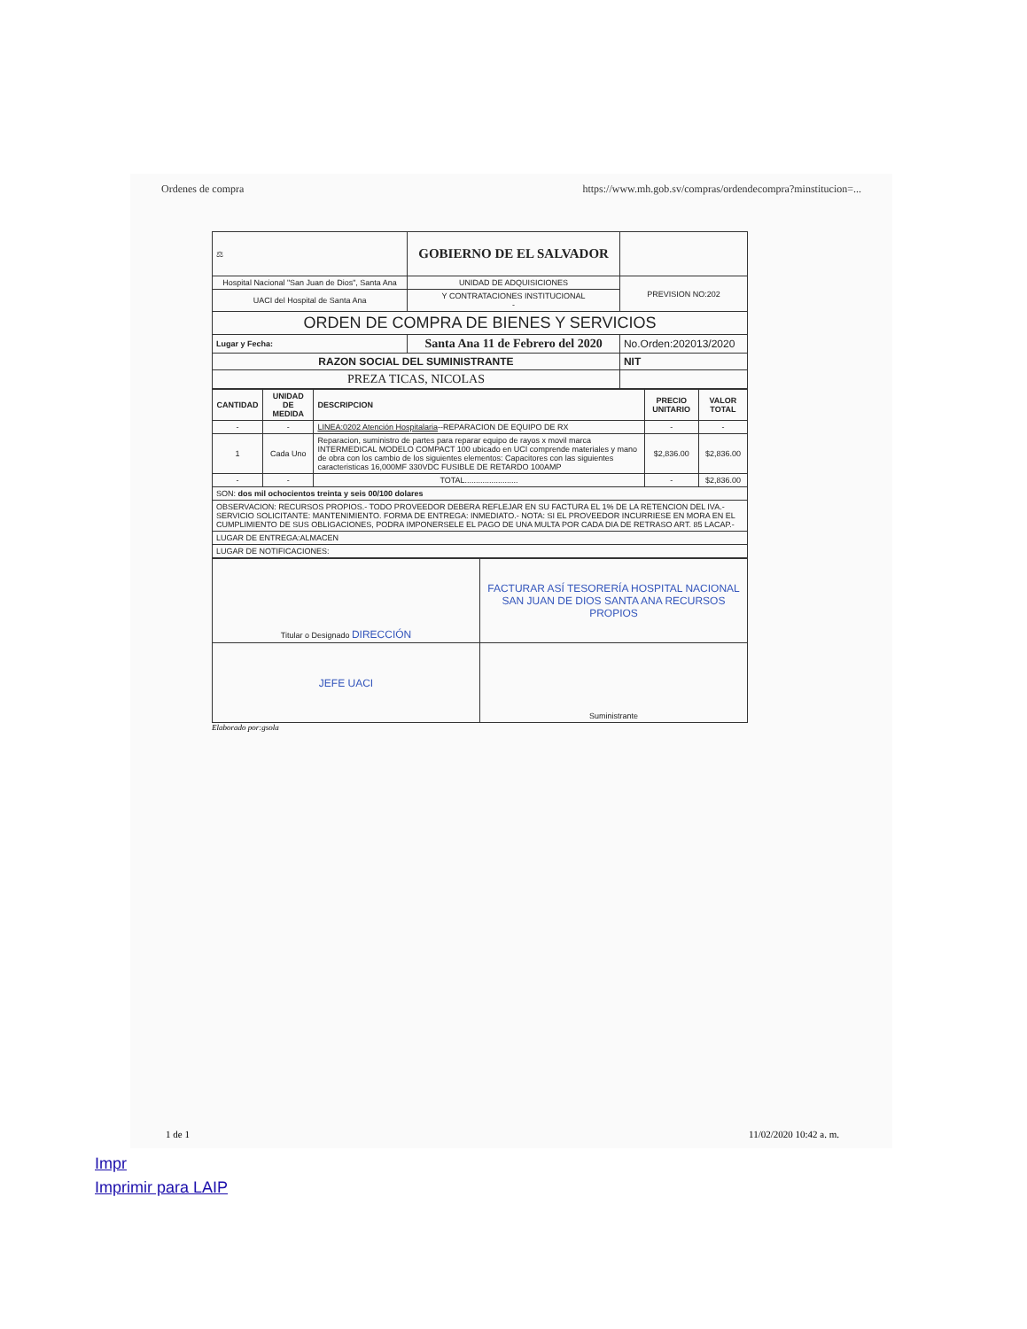Ordenes de compra https://www.mh.gob.sv/compras/ordendecompra?minstitucion=...
| ⚖ | GOBIERNO DE EL SALVADOR | | |
| Hospital Nacional "San Juan de Dios", Santa Ana | UNIDAD DE ADQUISICIONES | | PREVISION NO:202 |
| UACI del Hospital de Santa Ana | Y CONTRATACIONES INSTITUCIONAL - | | |
| ORDEN DE COMPRA DE BIENES Y SERVICIOS | | | |
| Lugar y Fecha: | Santa Ana 11 de Febrero del 2020 | No.Orden:202013/2020 | |
| RAZON SOCIAL DEL SUMINISTRANTE | | NIT | |
| PREZA TICAS, NICOLAS | | | |
| CANTIDAD | UNIDAD DE MEDIDA | DESCRIPCION | PRECIO UNITARIO | VALOR TOTAL |
| --- | --- | --- | --- | --- |
| - | - | LINEA:0202 Atención Hospitalaria --REPARACION DE EQUIPO DE RX | - | - |
| 1 | Cada Uno | Reparacion, suministro de partes para reparar equipo de rayos x movil marca INTERMEDICAL MODELO COMPACT 100 ubicado en UCI comprende materiales y mano de obra con los cambio de los siguientes elementos: Capacitores con las siguientes caracteristicas 16,000MF 330VDC FUSIBLE DE RETARDO 100AMP | $2,836.00 | $2,836.00 |
| - | - | TOTAL........................ | - | $2,836.00 |
| SON: dos mil ochocientos treinta y seis 00/100 dolares | | | | |
| OBSERVACION: RECURSOS PROPIOS.- TODO PROVEEDOR DEBERA REFLEJAR EN SU FACTURA EL 1% DE LA RETENCION DEL IVA.- SERVICIO SOLICITANTE: MANTENIMIENTO. FORMA DE ENTREGA: INMEDIATO.- NOTA: SI EL PROVEEDOR INCURRIESE EN MORA EN EL CUMPLIMIENTO DE SUS OBLIGACIONES, PODRA IMPONERSELE EL PAGO DE UNA MULTA POR CADA DIA DE RETRASO ART. 85 LACAP.- | | | | |
| LUGAR DE ENTREGA:ALMACEN | | | | |
| LUGAR DE NOTIFICACIONES: | | | | |
| Titular o Designado DIRECCIÓN | FACTURAR ASÍ TESORERÍA HOSPITAL NACIONAL SAN JUAN DE DIOS SANTA ANA RECURSOS PROPIOS |
| JEFE UACI | Suministrante |
Elaborado por:gsola
1 de 1 11/02/2020 10:42 a. m.
Impr
Imprimir para LAIP